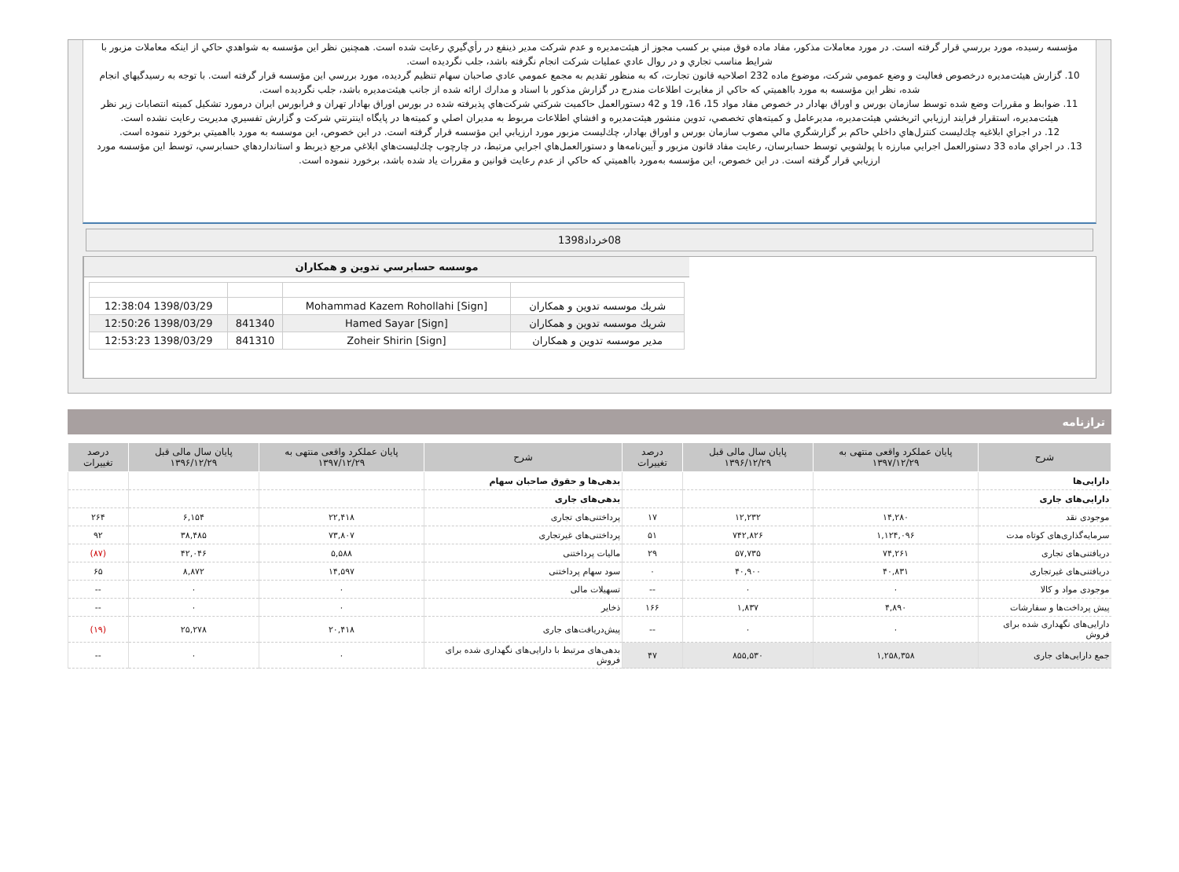مؤسسه رسيده، مورد بررسي قرار گرفته است. در مورد معاملات مذكور، مفاد ماده فوق مبني بر كسب مجوز از هيئت‌مديره و عدم شركت مدير ذينفع در رأي‌گيري رعايت شده است. همچنين نظر اين مؤسسه به شواهدي حاكي از اينكه معاملات مزبور با شرايط مناسب تجاري و در روال عادي عمليات شركت انجام نگرفته باشد، جلب نگرديده است.
10. گزارش هيئت‌مديره درخصوص فعاليت و وضع عمومي شركت، موضوع ماده 232 اصلاحيه قانون تجارت، كه به منظور تقديم به مجمع عمومي عادي صاحبان سهام تنظيم گرديده، مورد بررسي اين مؤسسه قرار گرفته است. با توجه به رسيدگيهاي انجام شده، نظر اين مؤسسه به مورد بااهميتي كه حاكي از مغايرت اطلاعات مندرج در گزارش مذكور با اسناد و مدارك ارائه شده از جانب هيئت‌مديره باشد، جلب نگرديده است.
11. ضوابط و مقررات وضع شده توسط سازمان بورس و اوراق بهادار در خصوص مفاد مواد 15، 16، 19 و 42 دستورالعمل حاكميت شركتي شركت‌هاي پذيرفته شده در بورس اوراق بهادار تهران و فرابورس ايران درمورد تشكيل كميته انتصابات زير نظر هيئت‌مديره، استقرار فرايند ارزيابي اثربخشي هيئت‌مديره، مديرعامل و كميته‌هاي تخصصي، تدوين منشور هيئت‌مديره و افشاي اطلاعات مربوط به مديران اصلي و كميته‌ها در پايگاه اينترنتي شركت و گزارش تفسيري مديريت رعايت نشده است.
12. در اجراي ابلاغيه چك‌ليست كنترل‌هاي داخلي حاكم بر گزارشگري مالي مصوب سازمان بورس و اوراق بهادار، چك‌ليست مزبور مورد ارزيابي اين مؤسسه قرار گرفته است. در اين خصوص، اين موسسه به مورد بااهميتي برخورد ننموده است.
13. در اجراي ماده 33 دستورالعمل اجرايي مبارزه با پولشويي توسط حسابرسان، رعايت مفاد قانون مزبور و آيين‌نامه‌ها و دستورالعمل‌هاي اجرايي مرتبط، در چارچوب چك‌ليست‌هاي ابلاغي مرجع ذيربط و استانداردهاي حسابرسي، توسط اين مؤسسه مورد ارزيابي قرار گرفته است. در اين خصوص، اين مؤسسه به‌مورد بااهميتي كه حاكي از عدم رعايت قوانين و مقررات ياد شده باشد، برخورد ننموده است.
08خرداد1398
موسسه حسابرسي تدوين و همكاران
| شريك موسسه تدوين و همكاران | [Mohammad Kazem Rohollahi [Sign | | 1398/03/29 12:38:04 |
| شريك موسسه تدوين و همكاران | [Hamed Sayar [Sign | 841340 | 1398/03/29 12:50:26 |
| مدير موسسه تدوين و همكاران | [Zoheir Shirin [Sign | 841310 | 1398/03/29 12:53:23 |
ترازنامه
| شرح | پایان عملکرد واقعی منتهی به ۱۳۹۷/۱۲/۲۹ | پایان سال مالی قبل ۱۳۹۶/۱۲/۲۹ | درصد تغییرات | شرح | پایان عملکرد واقعی منتهی به ۱۳۹۷/۱۲/۲۹ | پایان سال مالی قبل ۱۳۹۶/۱۲/۲۹ | درصد تغییرات |
| --- | --- | --- | --- | --- | --- | --- | --- |
| دارایی‌ها | | | | بدهی‌ها و حقوق صاحبان سهام | | | |
| دارایی‌های جاری | | | | بدهی‌های جاری | | | |
| موجودی نقد | ۱۴,۲۸۰ | ۱۲,۲۳۲ | ۱۷ | پرداختنی‌های تجاری | ۲۲,۴۱۸ | ۶,۱۵۴ | ۲۶۴ |
| سرمایه‌گذاری‌های کوتاه مدت | ۱,۱۲۴,۰۹۶ | ۷۴۲,۸۲۶ | ۵۱ | پرداختنی‌های غیرتجاری | ۷۳,۸۰۷ | ۳۸,۴۸۵ | ۹۲ |
| دریافتنی‌های تجاری | ۷۴,۲۶۱ | ۵۷,۷۳۵ | ۲۹ | مالیات پرداختنی | ۵,۵۸۸ | ۴۲,۰۴۶ | (۸۷) |
| دریافتنی‌های غیرتجاری | ۴۰,۸۳۱ | ۴۰,۹۰۰ | ۰ | سود سهام پرداختنی | ۱۴,۵۹۷ | ۸,۸۷۲ | ۶۵ |
| موجودی مواد و کالا | ۰ | ۰ | -- | تسهیلات مالی | ۰ | ۰ | -- |
| پیش پرداخت‌ها و سفارشات | ۴,۸۹۰ | ۱,۸۳۷ | ۱۶۶ | ذخایر | ۰ | ۰ | -- |
| دارایی‌های نگهداری شده برای فروش | ۰ | ۰ | -- | پیش‌دریافت‌های جاری | ۲۰,۴۱۸ | ۲۵,۲۷۸ | (۱۹) |
| جمع دارایی‌های جاری | ۱,۲۵۸,۳۵۸ | ۸۵۵,۵۳۰ | ۴۷ | بدهی‌های مرتبط با دارایی‌های نگهداری شده برای فروش | ۰ | ۰ | -- |